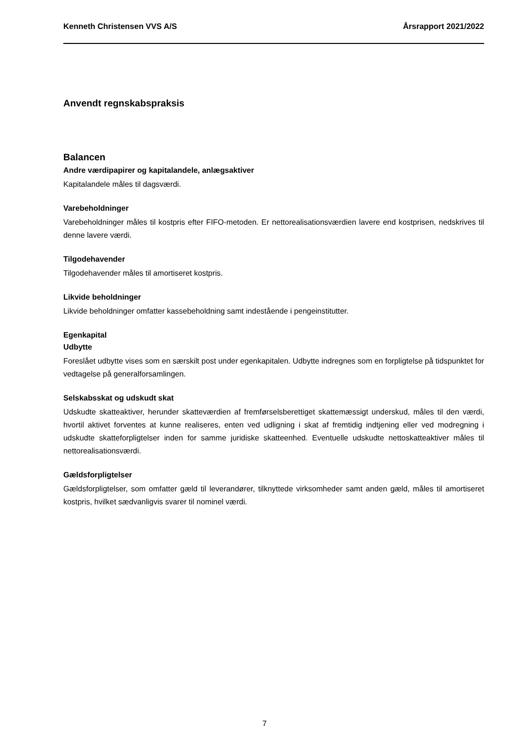Kenneth Christensen VVS A/S Årsrapport 2021/2022
Anvendt regnskabspraksis
Balancen
Andre værdipapirer og kapitalandele, anlægsaktiver
Kapitalandele måles til dagsværdi.
Varebeholdninger
Varebeholdninger måles til kostpris efter FIFO-metoden. Er nettorealisationsværdien lavere end kostprisen, nedskrives til denne lavere værdi.
Tilgodehavender
Tilgodehavender måles til amortiseret kostpris.
Likvide beholdninger
Likvide beholdninger omfatter kassebeholdning samt indestående i pengeinstitutter.
Egenkapital
Udbytte
Foreslået udbytte vises som en særskilt post under egenkapitalen. Udbytte indregnes som en forpligtelse på tidspunktet for vedtagelse på generalforsamlingen.
Selskabsskat og udskudt skat
Udskudte skatteaktiver, herunder skatteværdien af fremførselsberettiget skattemæssigt underskud, måles til den værdi, hvortil aktivet forventes at kunne realiseres, enten ved udligning i skat af fremtidig indtjening eller ved modregning i udskudte skatteforpligtelser inden for samme juridiske skatteenhed. Eventuelle udskudte nettoskatteaktiver måles til nettorealisationsværdi.
Gældsforpligtelser
Gældsforpligtelser, som omfatter gæld til leverandører, tilknyttede virksomheder samt anden gæld, måles til amortiseret kostpris, hvilket sædvanligvis svarer til nominel værdi.
7